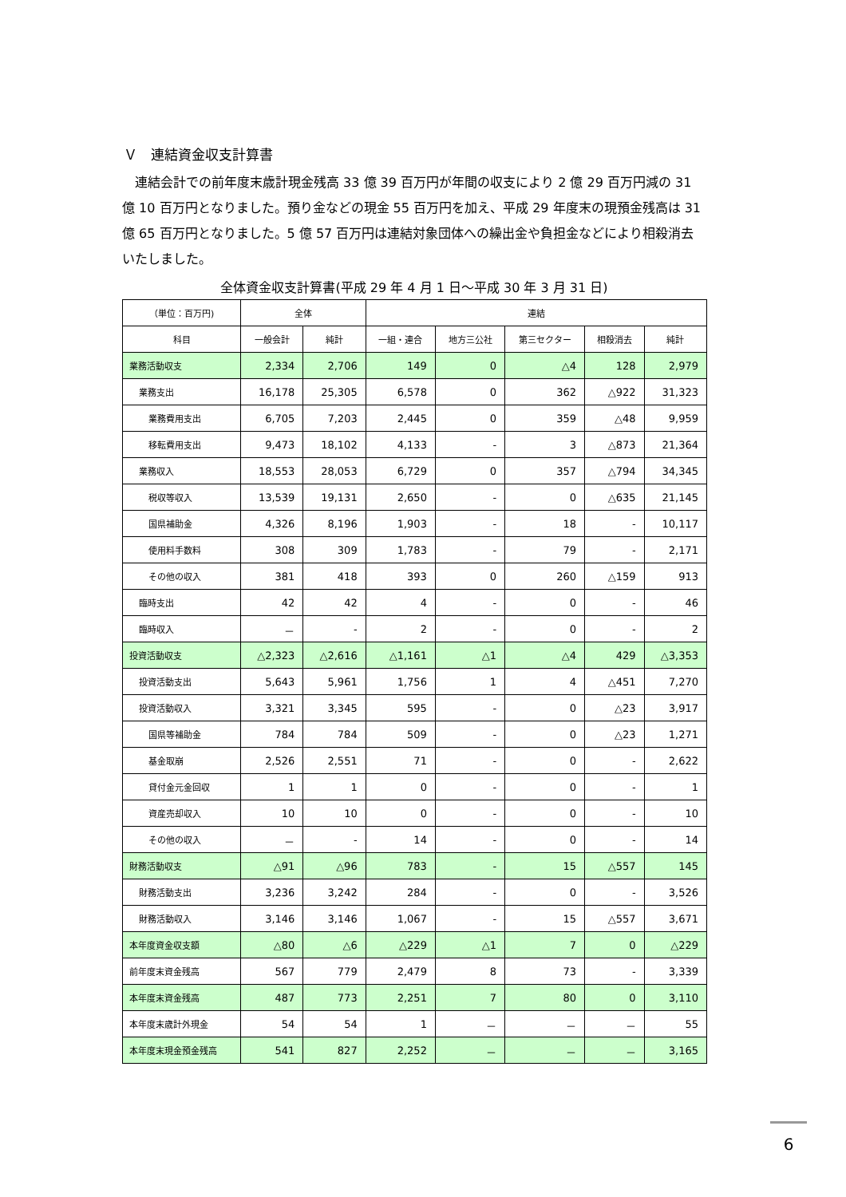Ｖ　連結資金収支計算書
　連結会計での前年度末歳計現金残高 33 億 39 百万円が年間の収支により 2 億 29 百万円減の 31 億 10 百万円となりました。預り金などの現金 55 百万円を加え、平成 29 年度末の現預金残高は 31 億 65 百万円となりました。5 億 57 百万円は連結対象団体への繰出金や負担金などにより相殺消去いたしました。
全体資金収支計算書(平成 29 年 4 月 1 日～平成 30 年 3 月 31 日)
| （単位：百万円) | 全体 | | 連結 | | | | |
| --- | --- | --- | --- | --- | --- | --- | --- |
| 科目 | 一般会計 | 純計 | 一組・連合 | 地方三公社 | 第三セクター | 相殺消去 | 純計 |
| 業務活動収支 | 2,334 | 2,706 | 149 | 0 | △4 | 128 | 2,979 |
| 業務支出 | 16,178 | 25,305 | 6,578 | 0 | 362 | △922 | 31,323 |
| 業務費用支出 | 6,705 | 7,203 | 2,445 | 0 | 359 | △48 | 9,959 |
| 移転費用支出 | 9,473 | 18,102 | 4,133 | - | 3 | △873 | 21,364 |
| 業務収入 | 18,553 | 28,053 | 6,729 | 0 | 357 | △794 | 34,345 |
| 税収等収入 | 13,539 | 19,131 | 2,650 | - | 0 | △635 | 21,145 |
| 国県補助金 | 4,326 | 8,196 | 1,903 | - | 18 | - | 10,117 |
| 使用料手数料 | 308 | 309 | 1,783 | - | 79 | - | 2,171 |
| その他の収入 | 381 | 418 | 393 | 0 | 260 | △159 | 913 |
| 臨時支出 | 42 | 42 | 4 | - | 0 | - | 46 |
| 臨時収入 | － | - | 2 | - | 0 | - | 2 |
| 投資活動収支 | △2,323 | △2,616 | △1,161 | △1 | △4 | 429 | △3,353 |
| 投資活動支出 | 5,643 | 5,961 | 1,756 | 1 | 4 | △451 | 7,270 |
| 投資活動収入 | 3,321 | 3,345 | 595 | - | 0 | △23 | 3,917 |
| 国県等補助金 | 784 | 784 | 509 | - | 0 | △23 | 1,271 |
| 基金取崩 | 2,526 | 2,551 | 71 | - | 0 | - | 2,622 |
| 貸付金元金回収 | 1 | 1 | 0 | - | 0 | - | 1 |
| 資産売却収入 | 10 | 10 | 0 | - | 0 | - | 10 |
| その他の収入 | － | - | 14 | - | 0 | - | 14 |
| 財務活動収支 | △91 | △96 | 783 | - | 15 | △557 | 145 |
| 財務活動支出 | 3,236 | 3,242 | 284 | - | 0 | - | 3,526 |
| 財務活動収入 | 3,146 | 3,146 | 1,067 | - | 15 | △557 | 3,671 |
| 本年度資金収支額 | △80 | △6 | △229 | △1 | 7 | 0 | △229 |
| 前年度末資金残高 | 567 | 779 | 2,479 | 8 | 73 | - | 3,339 |
| 本年度末資金残高 | 487 | 773 | 2,251 | 7 | 80 | 0 | 3,110 |
| 本年度末歳計外現金 | 54 | 54 | 1 | － | － | － | 55 |
| 本年度末現金預金残高 | 541 | 827 | 2,252 | － | － | － | 3,165 |
6